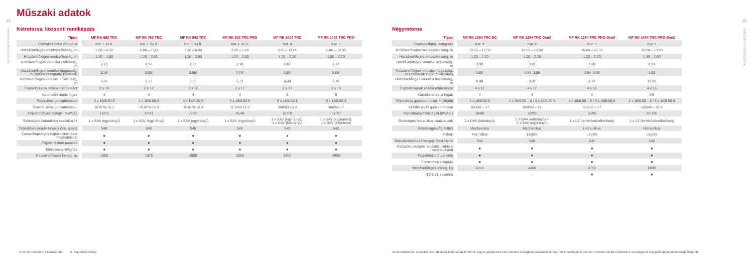14 15
www.masseyferguson.com
A MASSEY FERGUSONTÓL
Műszaki adatok
Kétrotoros, központi rendképzés
| Típus | MF RK 662 TRC | MF RK 762 TRC | MF RK 802 TRC | MF RK 802 TRC PRO | MF RK 1002 TRC | MF RK 1002 TRC PRO |
| --- | --- | --- | --- | --- | --- | --- |
| Csatlakoztatási kategória | Kat. I. és II. | Kat. I. és II. | Kat. I. és II. | Kat. I. és II. | Kat. II | Kat. II |
| Hozzávetőleges munkaszélesség, m | 5,80 – 6,60 | 6,80 – 7,60 | 7,20 – 8,00 | 7,20 – 8,00 | 8,80 – 10,00 | 8,80 – 10,00 |
| Hozzávetőleges rendszélesség, m | 1,20 – 1,80 | 1,20 – 2,00 | 1,20 – 2,00 | 1,20 – 2,00 | 1,30 – 2,20 | 1,30 – 2,20 |
| Hozzávetőleges vonulási szélesség, m | 2,75 | 2,98 | 2,98 | 2,98 | 2,87 | 2,87 |
| Hozzávetőleges vonulási magasság, m (*leszerelt fogtartó karokkal) | 3,18* | 3,55* | 3,65* | 3,78* | 3,85* | 3,85* |
| Hozzávetőleges vonulási hosszúság, m | 4,66 | 5,33 | 5,33 | 5,37 | 6,49 | 6,49 |
| Fogtartó karok száma rotoronként | 2 x 10 | 2 x 12 | 2 x 12 | 2 x 12 | 2 x 15 | 2 x 15 |
| Karonként dupla fogak | 4 | 4 | 4 | 4 | 5 | 5 |
| Rotoralváz gumiabroncsai | 3 x 16/6.50-8 | 4 x 16/6.50-8 | 4 x 16/6.50-8 | 6 x 18/8.50-8 | 6 x 18/8.50-8 | 6 x 18/8.50-8 |
| Szállító alváz gumiabroncsai | 10.0/75-15.3 | 10.0/75-15.3 | 10.0/75-15.3 | 11.5/80-15.3 | 300/80-15.3 | 380/55-17 |
| Teljesítményszükséglet (kW/LE) | 19/26 | 30/41 | 35/48 | 35/48 | 51/70 | 51/70 |
| Szükséges hidraulikus csatlakozók | 1 x SAV (egyirányú) | 1 x SAV (egyirányú) | 1 x SAV (egyirányú) | 1 x SAV (egyirányú) | 1 x SAV (egyirányú), 1 x DAV (kétirányú) | 1 x SAV (egyirányú), 1 x DAV (kétirányú) |
| Teljesítményleadó tengely (ford./perc) | 540 | 540 | 540 | 540 | 540 | 540 |
| Csúszókuplungos hajtásbiztosítás a meghajtásnál | ● | ● | ● | ● | ● | ● |
| Figyelmeztető panelek | ● | ● | ● | ● | ● | ● |
| Elektromos világítás | ● | ● | ● | ● | ● | ● |
| Hozzávetőleges tömeg, kg | 1350 | 1875 | 1900 | 2050 | 2900 | 2950 |
Négyrotoros
| Típus | MF RK 1254 TRC EC | MF RK 1254 TRC Gen2 | MF RK 1254 TRC PRO Gen2 | MF RK 1404 TRC PRO Gen2 |
| --- | --- | --- | --- | --- |
| Csatlakoztatási kategória | Kat. II | Kat. II | Kat. II | Kat. II |
| Hozzávetőleges munkaszélesség, m | 10,60 – 12,50 | 10,60 – 12,50 | 10,60 – 12,50 | 10,50 – 13,80 |
| Hozzávetőleges rendszélesség, m | 1,20 – 2,20 | 1,20 – 2,20 | 1,20 – 2,20 | 1,30 – 2,60 |
| Hozzávetőleges vonulási szélesség, m | 2,98 | 3,00 | 3,00 | 2,99 |
| Hozzávetőleges vonulási magasság, m (*leszerelt fogtartó karokkal) | 3,65* | 3,94–3,99 | 3,94–3,99 | 3,99 |
| Hozzávetőleges vonulási hosszúság, m | 8,49 | 8,82 | 8,82 | 10,00 |
| Fogtartó karok száma rotoronként | 4 x 12 | 4 x 12 | 4 x 12 | 4 x 13 |
| Karonként dupla fogak | 4 | 4 | 4 | 4/5 |
| Rotoralváz gumiabroncsai: elöl/hátul | 4 x 16/6.50-8 | 4 x 16/6.50 – 8 / 4 x 16/6.50-8 | 4 x 16/6.50 – 8 / 6 x 16/6.50-8 | 4 x 16/6.50 – 8 / 6 x 16/6.50-8 |
| Szállító alváz gumiabroncsai | 500/50 – 17 | 500/50 – 17 | 500/50 – 17 | 550/45 – 22.5 |
| Teljesítményszükséglet (kW/LE) | 59/80 | 59/80 | 59/80 | 96/130 |
| Szükséges hidraulikus csatlakozók | 2 x DAV (kétirányú) | 2 x DAV (kétirányú) + 1 x SAV (egyirányú) | 1 x LS (terhelésérzékeléses) | 1 x LS (terhelésérzékeléses) |
| Rotormagasság-állítás | Mechanikus | Mechanikus | Hidraulikus | Hidraulikus |
| Fékek | Fék nélkül | Légfék | Légfék | Légfék |
| Teljesítményleadó tengely (ford./perc) | 540 | 540 | 540 | 540 |
| Csúszókuplungos hajtásbiztosítás a meghajtásnál | ● | ● | ● | ● |
| Figyelmeztető panelek | ● | ● | ● | ● |
| Elektromos világítás | ● | ● | ● | ● |
| Hozzávetőleges tömeg, kg | 4300 | 4400 | 4750 | 6000 |
| ISOBUS-vezérlés | - | - | ● | ● |
- Nem elérhető/nem alkalmazható ● Alapfelszereltség
Az illusztrációkon speciális berendezések is láthatóak lehetnek. Egyes géptípusok nem minden országban vásárolhatók meg. Az itt szereplő képek nem minden esetben tükrözik a munkagépek legújabb alapfelszereltségű állapotát.